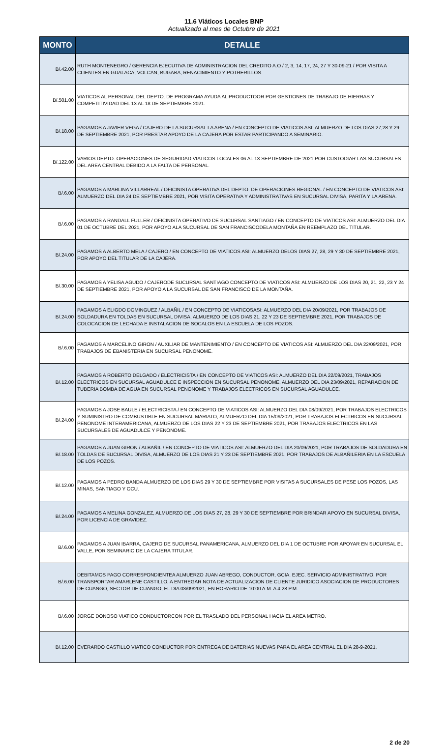11.6 Viáticos Locales BNP
Actualizado al mes de Octubre de 2021
| MONTO | DETALLE |
| --- | --- |
| B/.42.00 | RUTH MONTENEGRO / GERENCIA EJECUTIVA DE ADMINISTRACION DEL CREDITO A.O / 2, 3, 14, 17, 24, 27 Y 30-09-21 / POR VISITA A CLIENTES EN GUALACA, VOLCAN, BUGABA, RENACIMIENTO Y POTRERILLOS. |
| B/.501.00 | VIATICOS AL PERSONAL DEL DEPTO. DE PROGRAMA AYUDA AL PRODUCTOOR POR GESTIONES DE TRABAJO DE HIERRAS Y COMPETITIVIDAD DEL 13 AL 18 DE SEPTIEMBRE 2021. |
| B/.18.00 | PAGAMOS A JAVIER VEGA / CAJERO DE LA SUCURSAL LA ARENA / EN CONCEPTO DE VIATICOS ASI: ALMUERZO DE LOS DIAS 27,28 Y 29 DE SEPTIEMBRE 2021, POR PRESTAR APOYO DE LA CAJERA POR ESTAR PARTICIPANDO A SEMINARIO. |
| B/.122.00 | VARIOS DEPTO. OPERACIONES DE SEGURIDAD VIATICOS LOCALES 06 AL 13 SEPTIEMBRE DE 2021 POR CUSTODIAR LAS SUCURSALES DEL AREA CENTRAL DEBIDO A LA FALTA DE PERSONAL. |
| B/.6.00 | PAGAMOS A MARLINA VILLARREAL / OFICINISTA OPERATIVA DEL DEPTO. DE OPERACIONES REGIONAL / EN CONCEPTO DE VIATICOS ASI: ALMUERZO DEL DIA 24 DE SEPTIEMBRE 2021, POR VISITA OPERATIVA Y ADMINISTRATIVAS EN SUCURSAL DIVISA, PARITA Y LA ARENA. |
| B/.6.00 | PAGAMOS A RANDALL FULLER / OFICINISTA OPERATIVO DE SUCURSAL SANTIAGO / EN CONCEPTO DE VIATICOS ASI: ALMUERZO DEL DIA 01 DE OCTUBRE DEL 2021, POR APOYO ALA SUCURSAL DE SAN FRANCISCODELA MONTAÑA EN REEMPLAZO DEL TITULAR. |
| B/.24.00 | PAGAMOS A ALBERTO MELA / CAJERO / EN CONCEPTO DE VIATICOS ASI: ALMUERZO DELOS DIAS 27, 28, 29 Y 30 DE SEPTIEMBRE 2021, POR APOYO DEL TITULAR DE LA CAJERA. |
| B/.30.00 | PAGAMOS A YELISA AGUDO / CAJERODE SUCURSAL SANTIAGO CONCEPTO DE VIATICOS ASI: ALMUERZO DE LOS DIAS 20, 21, 22, 23 Y 24 DE SEPTIEMBRE 2021, POR APOYO A LA SUCURSAL DE SAN FRANCISCO DE LA MONTAÑA. |
| B/.24.00 | PAGAMOS A ELIGDO DOMINGUEZ / ALBAÑIL / EN CONCEPTO DE VIATICOSASI: ALMUERZO DEL DIA 20/09/2021, POR TRABAJOS DE SOLDADURA EN TOLDAS EN SUCURSAL DIVISA, ALMUERZO DE LOS DIAS 21, 22 Y 23 DE SEPTIEMBRE 2021, POR TRABAJOS DE COLOCACION DE LECHADA E INSTALACION DE SOCALOS EN LA ESCUELA DE LOS POZOS. |
| B/.6.00 | PAGAMOS A MARCELINO GIRON / AUXILIAR DE MANTENIMIENTO / EN CONCEPTO DE VIATICOS ASI: ALMUERZO DEL DIA 22/09/2021, POR TRABAJOS DE EBANISTERIA EN SUCURSAL PENONOME. |
| B/.12.00 | PAGAMOS A ROBERTO DELGADO / ELECTRICISTA / EN CONCEPTO DE VIATICOS ASI: ALMUERZO DEL DIA 22/09/2021, TRABAJOS ELECTRICOS EN SUCURSAL AGUADULCE E INSPECCION EN SUCURSAL PENONOME, ALMUERZO DEL DIA 23/09/2021, REPARACION DE TUBERIA BOMBA DE AGUA EN SUCURSAL PENONOME Y TRABAJOS ELECTRICOS EN SUCURSAL AGUADULCE. |
| B/.24.00 | PAGAMOS A JOSE BAULE / ELECTRICISTA / EN CONCEPTO DE VIATICOS ASI: ALMUERZO DEL DIA 08/09/2021, POR TRABAJOS ELECTRICOS Y SUMINISTRO DE COMBUSTIBLE EN SUCURSAL MARIATO, ALMUERZO DEL DIA 15/09/2021, POR TRABAJOS ELECTRICOS EN SUCURSAL PENONOME INTERAMERICANA, ALMUERZO DE LOS DIAS 22 Y 23 DE SEPTIEMBRE 2021, POR TRABAJOS ELECTRICOS EN LAS SUCURSALES DE AGUADULCE Y PENONOME. |
| B/.18.00 | PAGAMOS A JUAN GIRON / ALBAÑIL / EN CONCEPTO DE VIATICOS ASI: ALMUERZO DEL DIA 20/09/2021, POR TRABAJOS DE SOLDADURA EN TOLDAS DE SUCURSAL DIVISA, ALMUERZO DE LOS DIAS 21 Y 23 DE SEPTIEMBRE 2021, POR TRABAJOS DE ALBAÑILERIA EN LA ESCUELA DE LOS POZOS. |
| B/.12.00 | PAGAMOS A PEDRO BANDA ALMUERZO DE LOS DIAS 29 Y 30 DE SEPTIEMBRE POR VISITAS A SUCURSALES DE PESE LOS POZOS, LAS MINAS, SANTIAGO Y OCU. |
| B/.24.00 | PAGAMOS A MELINA GONZALEZ, ALMUERZO DE LOS DIAS 27, 28, 29 Y 30 DE SEPTIEMBRE POR BRINDAR APOYO EN SUCURSAL DIVISA, POR LICENCIA DE GRAVIDEZ. |
| B/.6.00 | PAGAMOS A JUAN IBARRA, CAJERO DE SUCURSAL PANAMERICANA, ALMUERZO DEL DIA 1 DE OCTUBRE POR APOYAR EN SUCURSAL EL VALLE, POR SEMINARIO DE LA CAJERA TITULAR. |
| B/.6.00 | DEBITAMOS PAGO CORRESPONDIENTEA ALMUERZO JUAN ABREGO, CONDUCTOR, GCIA. EJEC. SERVICIO ADMINISTRATIVO, POR TRANSPORTAR AMARLENE CASTILLO, A ENTREGAR NOTA DE ACTUALIZACION DE CLIENTE JURIDICO ASOCIACION DE PRODUCTORES DE CUANGO, SECTOR DE CUANGO, EL DIA 03/09/2021, EN HORARIO DE 10:00 A.M. A 4:28 P.M. |
| B/.6.00 | JORGE DONOSO VIATICO CONDUCTORCON POR EL TRASLADO DEL PERSONAL HACIA EL AREA METRO. |
| B/.12.00 | EVERARDO CASTILLO VIATICO CONDUCTOR POR ENTREGA DE BATERIAS NUEVAS PARA EL AREA CENTRAL EL DIA 28-9-2021. |
2 de 20